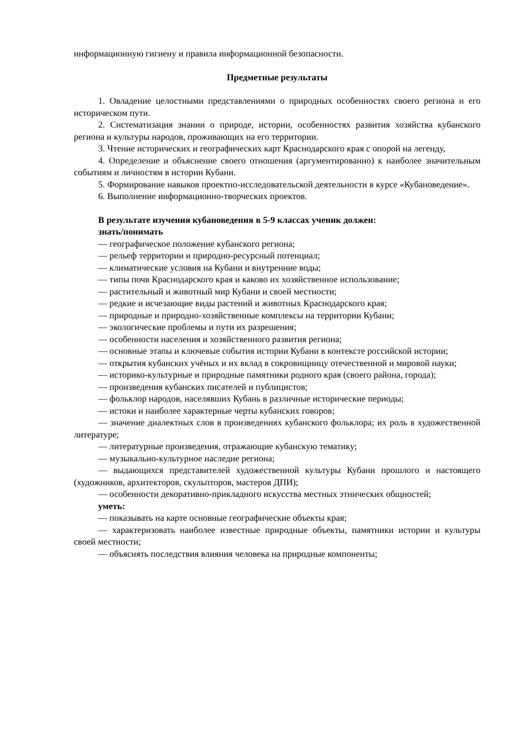информационную гигиену и правила информационной безопасности.
Предметные результаты
1. Овладение целостными представлениями о природных особенностях своего региона и его историческом пути.
2. Систематизация знании о природе, истории, особенностях развития хозяйства кубанского региона и культуры народов, проживающих на его территории.
3. Чтение исторических и географических карт Краснодарского края с опорой на легенду,
4. Определение и объяснение своего отношения (аргументированно) к наиболее значительным событиям и личностям в истории Кубани.
5. Формирование навыков проектно-исследовательской деятельности в курсе «Кубановедение».
6. Выполнение информационно-творческих проектов.
В результате изучения кубановедения в 5-9 классах ученик должен:
знать/понимать
— географическое положение кубанского региона;
— рельеф территории и природно-ресурсный потенциал;
— климатические условия на Кубани и внутренние воды;
— типы почв Краснодарского края и каково их хозяйственное использование;
— растительный и животный мир Кубани и своей местности;
— редкие и исчезающие виды растений и животных Краснодарского края;
— природные и природно-хозяйственные комплексы на территории Кубани;
— экологические проблемы и пути их разрешения;
— особенности населения и хозяйственного развития региона;
— основные этапы и ключевые события истории Кубани в контексте российской истории;
— открытия кубанских учёных и их вклад в сокровищницу отечественной и мировой науки;
— историко-культурные и природные памятники родного края (своего района, города);
— произведения кубанских писателей и публицистов;
— фольклор народов, населявших Кубань в различные исторические периоды;
— истоки и наиболее характерные черты кубанских говоров;
— значение диалектных слов в произведениях кубанского фольклора; их роль в художественной литературе;
— литературные произведения, отражающие кубанскую тематику;
— музыкально-культурное наследие региона;
— выдающихся представителей художественной культуры Кубани прошлого и настоящего (художников, архитекторов, скульпторов, мастеров ДПИ);
— особенности декоративно-прикладного искусства местных этнических общностей;
уметь:
— показывать на карте основные географические объекты края;
— характеризовать наиболее известные природные объекты, памятники истории и культуры своей местности;
— объяснять последствия влияния человека на природные компоненты;